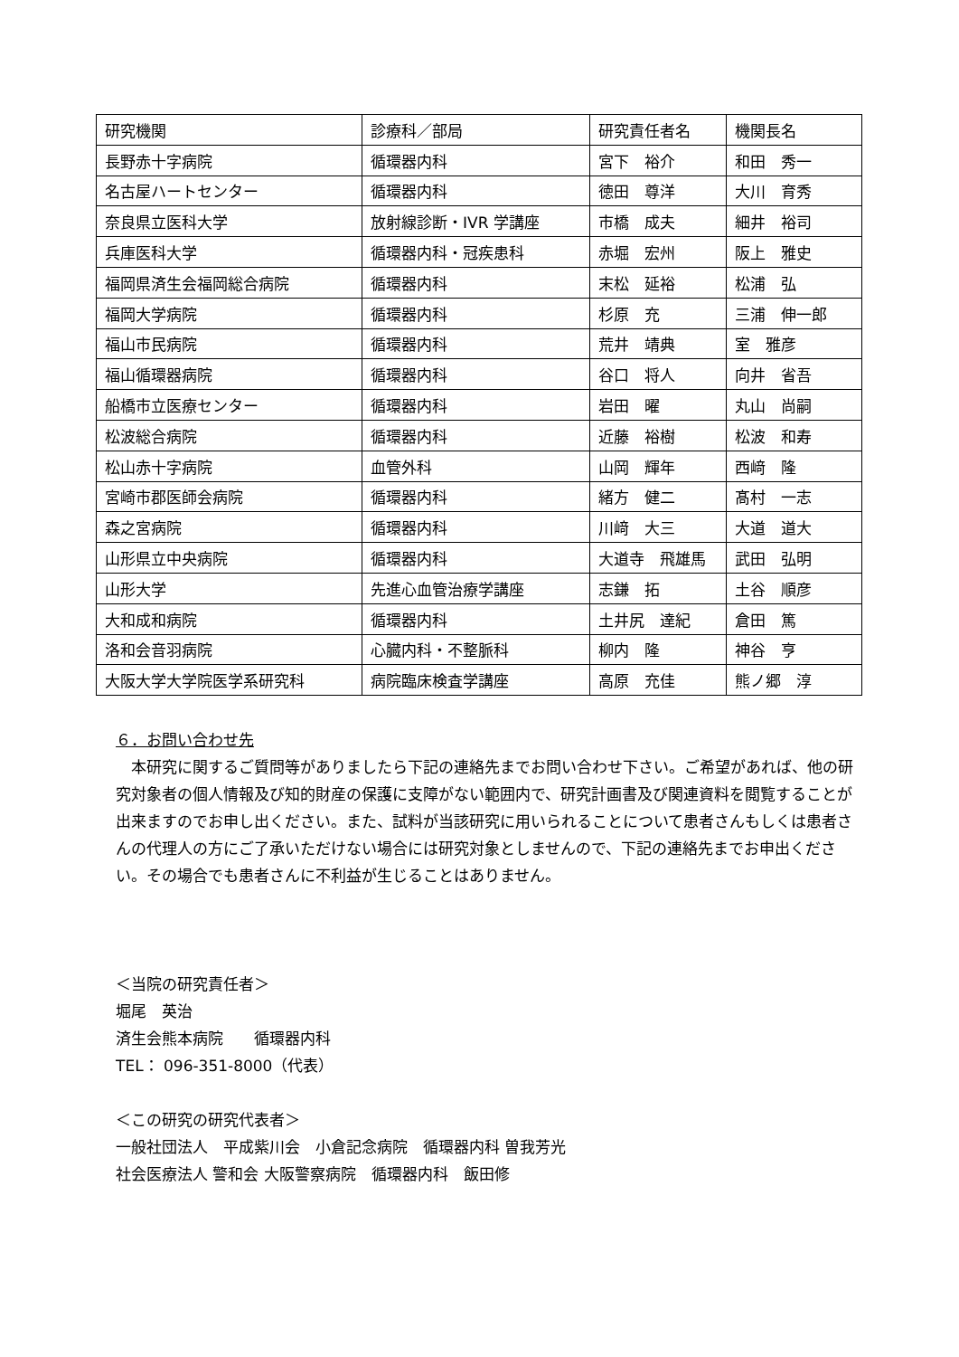| 研究機関 | 診療科／部局 | 研究責任者名 | 機関長名 |
| 長野赤十字病院 | 循環器内科 | 宮下 裕介 | 和田 秀一 |
| 名古屋ハートセンター | 循環器内科 | 徳田 尊洋 | 大川 育秀 |
| 奈良県立医科大学 | 放射線診断・IVR 学講座 | 市橋 成夫 | 細井 裕司 |
| 兵庫医科大学 | 循環器内科・冠疾患科 | 赤堀 宏州 | 阪上 雅史 |
| 福岡県済生会福岡総合病院 | 循環器内科 | 末松 延裕 | 松浦 弘 |
| 福岡大学病院 | 循環器内科 | 杉原 充 | 三浦 伸一郎 |
| 福山市民病院 | 循環器内科 | 荒井 靖典 | 室 雅彦 |
| 福山循環器病院 | 循環器内科 | 谷口 将人 | 向井 省吾 |
| 船橋市立医療センター | 循環器内科 | 岩田 曜 | 丸山 尚嗣 |
| 松波総合病院 | 循環器内科 | 近藤 裕樹 | 松波 和寿 |
| 松山赤十字病院 | 血管外科 | 山岡 輝年 | 西﨑 隆 |
| 宮崎市郡医師会病院 | 循環器内科 | 緒方 健二 | 髙村 一志 |
| 森之宮病院 | 循環器内科 | 川﨑 大三 | 大道 道大 |
| 山形県立中央病院 | 循環器内科 | 大道寺 飛雄馬 | 武田 弘明 |
| 山形大学 | 先進心血管治療学講座 | 志鎌 拓 | 土谷 順彦 |
| 大和成和病院 | 循環器内科 | 土井尻 達紀 | 倉田 篤 |
| 洛和会音羽病院 | 心臓内科・不整脈科 | 柳内 隆 | 神谷 亨 |
| 大阪大学大学院医学系研究科 | 病院臨床検査学講座 | 高原 充佳 | 熊ノ郷 淳 |
６．お問い合わせ先
　本研究に関するご質問等がありましたら下記の連絡先までお問い合わせ下さい。ご希望があれば、他の研究対象者の個人情報及び知的財産の保護に支障がない範囲内で、研究計画書及び関連資料を閲覧することが出来ますのでお申し出ください。また、試料が当該研究に用いられることについて患者さんもしくは患者さんの代理人の方にご了承いただけない場合には研究対象としませんので、下記の連絡先までお申出ください。その場合でも患者さんに不利益が生じることはありません。
＜当院の研究責任者＞
堀尾　英治
済生会熊本病院　　循環器内科
TEL： 096-351-8000（代表）
＜この研究の研究代表者＞
一般社団法人　平成紫川会　小倉記念病院　循環器内科 曽我芳光
社会医療法人 警和会 大阪警察病院　循環器内科　飯田修